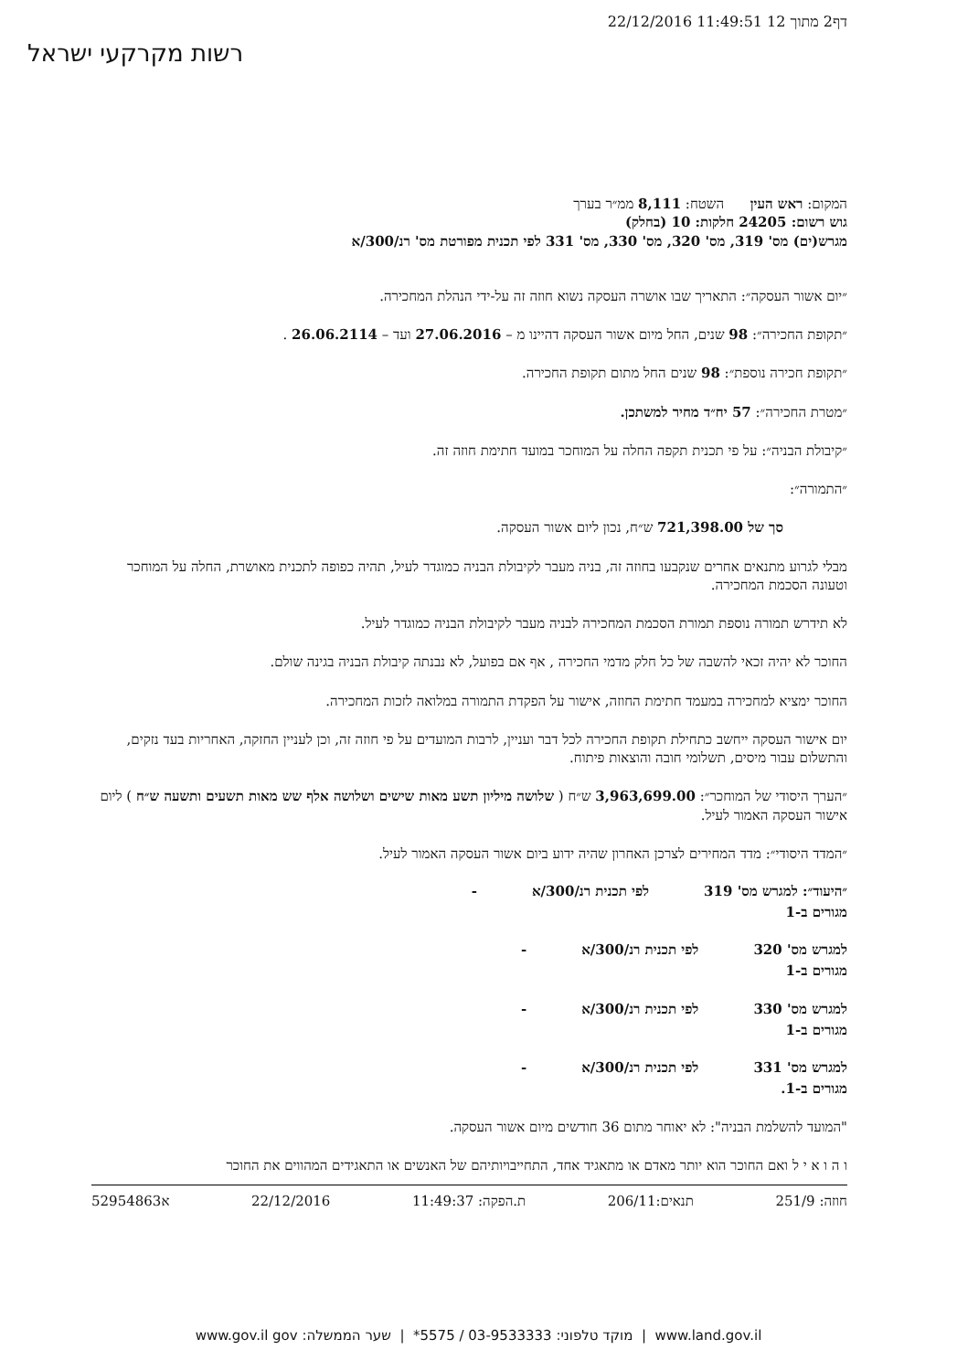22/12/2016 11:49:51 12 דף2 מתוך
רשות מקרקעי ישראל
המקום: ראש העין השטח: 8,111 ממ״ר בערך
גוש רשום: 24205 חלקות: 10 (בחלק)
מגרש(ים) מס' 319, מס' 320, מס' 330, מס' 331 לפי תכנית מפורטת מס' רנ/300/א
״יום אשור העסקה״: התאריך שבו אושרה העסקה נשוא חוזה זה על-ידי הנהלת המחכירה.
״תקופת החכירה״: 98 שנים, החל מיום אשור העסקה דהיינו מ – 27.06.2016 ועד – 26.06.2114 .
״תקופת חכירה נוספת״: 98 שנים החל מתום תקופת החכירה.
״מטרת החכירה״: 57 יח״ד מחיר למשתכן.
״קיבולת הבניה״: על פי תכנית תקפה החלה על המוחכר במועד חתימת חוזה זה.
״התמורה״:
סך של 721,398.00 ש״ח, נכון ליום אשור העסקה.
מבלי לגרוע מתנאים אחרים שנקבעו בחוזה זה, בניה מעבר לקיבולת הבניה כמוגדר לעיל, תהיה כפופה לתכנית מאושרת, החלה על המוחכר וטעונה הסכמת המחכירה.
לא תידרש תמורה נוספת תמורת הסכמת המחכירה לבניה מעבר לקיבולת הבניה כמוגדר לעיל.
החוכר לא יהיה זכאי להשבה של כל חלק מדמי החכירה , אף אם בפועל, לא נבנתה קיבולת הבניה בגינה שולם.
החוכר ימציא למחכירה במעמד חתימת החוזה, אישור על הפקדת התמורה במלואה לזכות המחכירה.
יום אישור העסקה ייחשב כתחילת תקופת החכירה לכל דבר ועניין, לרבות המועדים על פי חוזה זה, וכן לעניין החזקה, האחריות בעד נזקים, והתשלום עבור מיסים, תשלומי חובה והוצאות פיתוח.
״הערך היסודי של המוחכר״: 3,963,699.00 ש״ח ( שלושה מיליון תשע מאות שישים ושלושה אלף שש מאות תשעים ותשעה ש״ח ) ליום אישור העסקה האמור לעיל.
״המדד היסודי״: מדד המחירים לצרכן האחרון שהיה ידוע ביום אשור העסקה האמור לעיל.
״היעוד״: למגרש מס' 319 לפי תכנית רנ/300/א -
מגורים ב-1
למגרש מס' 320 לפי תכנית רנ/300/א -
מגורים ב-1
למגרש מס' 330 לפי תכנית רנ/300/א -
מגורים ב-1
למגרש מס' 331 לפי תכנית רנ/300/א -
מגורים ב-1.
"המועד להשלמת הבניה": לא יאוחר מתום 36 חודשים מיום אשור העסקה.
ו ה ו א י ל ואם החוכר הוא יותר מאדם או מתאגיד אחד, התחייבויותיהם של האנשים או התאגידים המהווים את החוכר
חוזה: 251/9 תנאים:206/11 ת.הפקה: 11:49:37 22/12/2016 א52954863
www.land.gov.il | מוקד טלפוני: 03-9533333 / 5575* | שער הממשלה: www.gov.il gov